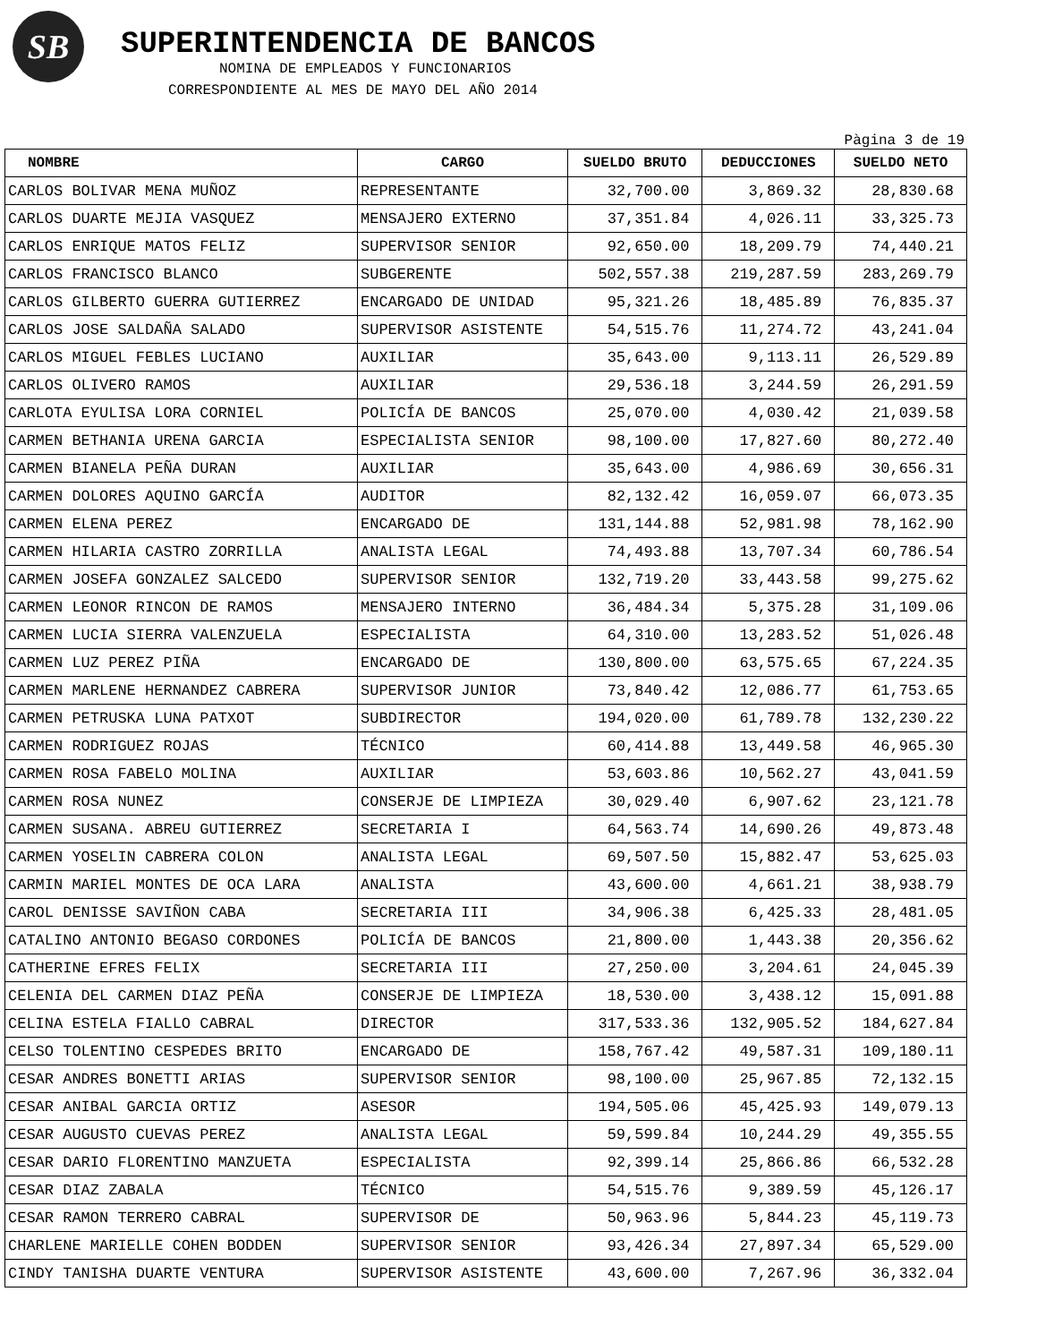SB
SUPERINTENDENCIA DE BANCOS
NOMINA DE EMPLEADOS Y FUNCIONARIOS
CORRESPONDIENTE AL MES DE MAYO DEL AÑO 2014
Pàgina 3 de 19
| NOMBRE | CARGO | SUELDO BRUTO | DEDUCCIONES | SUELDO NETO |
| --- | --- | --- | --- | --- |
| CARLOS BOLIVAR MENA MUÑOZ | REPRESENTANTE | 32,700.00 | 3,869.32 | 28,830.68 |
| CARLOS DUARTE MEJIA VASQUEZ | MENSAJERO EXTERNO | 37,351.84 | 4,026.11 | 33,325.73 |
| CARLOS ENRIQUE MATOS FELIZ | SUPERVISOR SENIOR | 92,650.00 | 18,209.79 | 74,440.21 |
| CARLOS FRANCISCO BLANCO | SUBGERENTE | 502,557.38 | 219,287.59 | 283,269.79 |
| CARLOS GILBERTO GUERRA GUTIERREZ | ENCARGADO DE UNIDAD | 95,321.26 | 18,485.89 | 76,835.37 |
| CARLOS JOSE SALDAÑA SALADO | SUPERVISOR ASISTENTE | 54,515.76 | 11,274.72 | 43,241.04 |
| CARLOS MIGUEL FEBLES LUCIANO | AUXILIAR | 35,643.00 | 9,113.11 | 26,529.89 |
| CARLOS OLIVERO RAMOS | AUXILIAR | 29,536.18 | 3,244.59 | 26,291.59 |
| CARLOTA EYULISA LORA CORNIEL | POLICÍA DE BANCOS | 25,070.00 | 4,030.42 | 21,039.58 |
| CARMEN BETHANIA URENA GARCIA | ESPECIALISTA SENIOR | 98,100.00 | 17,827.60 | 80,272.40 |
| CARMEN BIANELA PEÑA DURAN | AUXILIAR | 35,643.00 | 4,986.69 | 30,656.31 |
| CARMEN DOLORES AQUINO GARCÍA | AUDITOR | 82,132.42 | 16,059.07 | 66,073.35 |
| CARMEN ELENA PEREZ | ENCARGADO DE | 131,144.88 | 52,981.98 | 78,162.90 |
| CARMEN HILARIA CASTRO ZORRILLA | ANALISTA LEGAL | 74,493.88 | 13,707.34 | 60,786.54 |
| CARMEN JOSEFA GONZALEZ SALCEDO | SUPERVISOR SENIOR | 132,719.20 | 33,443.58 | 99,275.62 |
| CARMEN LEONOR RINCON DE RAMOS | MENSAJERO INTERNO | 36,484.34 | 5,375.28 | 31,109.06 |
| CARMEN LUCIA SIERRA VALENZUELA | ESPECIALISTA | 64,310.00 | 13,283.52 | 51,026.48 |
| CARMEN LUZ PEREZ PIÑA | ENCARGADO DE | 130,800.00 | 63,575.65 | 67,224.35 |
| CARMEN MARLENE HERNANDEZ CABRERA | SUPERVISOR JUNIOR | 73,840.42 | 12,086.77 | 61,753.65 |
| CARMEN PETRUSKA LUNA PATXOT | SUBDIRECTOR | 194,020.00 | 61,789.78 | 132,230.22 |
| CARMEN RODRIGUEZ ROJAS | TÉCNICO | 60,414.88 | 13,449.58 | 46,965.30 |
| CARMEN ROSA FABELO MOLINA | AUXILIAR | 53,603.86 | 10,562.27 | 43,041.59 |
| CARMEN ROSA NUNEZ | CONSERJE DE LIMPIEZA | 30,029.40 | 6,907.62 | 23,121.78 |
| CARMEN SUSANA. ABREU GUTIERREZ | SECRETARIA I | 64,563.74 | 14,690.26 | 49,873.48 |
| CARMEN YOSELIN CABRERA COLON | ANALISTA LEGAL | 69,507.50 | 15,882.47 | 53,625.03 |
| CARMIN MARIEL MONTES DE OCA LARA | ANALISTA | 43,600.00 | 4,661.21 | 38,938.79 |
| CAROL DENISSE SAVIÑON CABA | SECRETARIA III | 34,906.38 | 6,425.33 | 28,481.05 |
| CATALINO ANTONIO BEGASO CORDONES | POLICÍA DE BANCOS | 21,800.00 | 1,443.38 | 20,356.62 |
| CATHERINE EFRES FELIX | SECRETARIA III | 27,250.00 | 3,204.61 | 24,045.39 |
| CELENIA DEL CARMEN DIAZ PEÑA | CONSERJE DE LIMPIEZA | 18,530.00 | 3,438.12 | 15,091.88 |
| CELINA ESTELA FIALLO CABRAL | DIRECTOR | 317,533.36 | 132,905.52 | 184,627.84 |
| CELSO TOLENTINO CESPEDES BRITO | ENCARGADO DE | 158,767.42 | 49,587.31 | 109,180.11 |
| CESAR ANDRES BONETTI ARIAS | SUPERVISOR SENIOR | 98,100.00 | 25,967.85 | 72,132.15 |
| CESAR ANIBAL GARCIA ORTIZ | ASESOR | 194,505.06 | 45,425.93 | 149,079.13 |
| CESAR AUGUSTO CUEVAS PEREZ | ANALISTA LEGAL | 59,599.84 | 10,244.29 | 49,355.55 |
| CESAR DARIO FLORENTINO MANZUETA | ESPECIALISTA | 92,399.14 | 25,866.86 | 66,532.28 |
| CESAR DIAZ ZABALA | TÉCNICO | 54,515.76 | 9,389.59 | 45,126.17 |
| CESAR RAMON TERRERO CABRAL | SUPERVISOR DE | 50,963.96 | 5,844.23 | 45,119.73 |
| CHARLENE MARIELLE COHEN BODDEN | SUPERVISOR SENIOR | 93,426.34 | 27,897.34 | 65,529.00 |
| CINDY TANISHA DUARTE VENTURA | SUPERVISOR ASISTENTE | 43,600.00 | 7,267.96 | 36,332.04 |